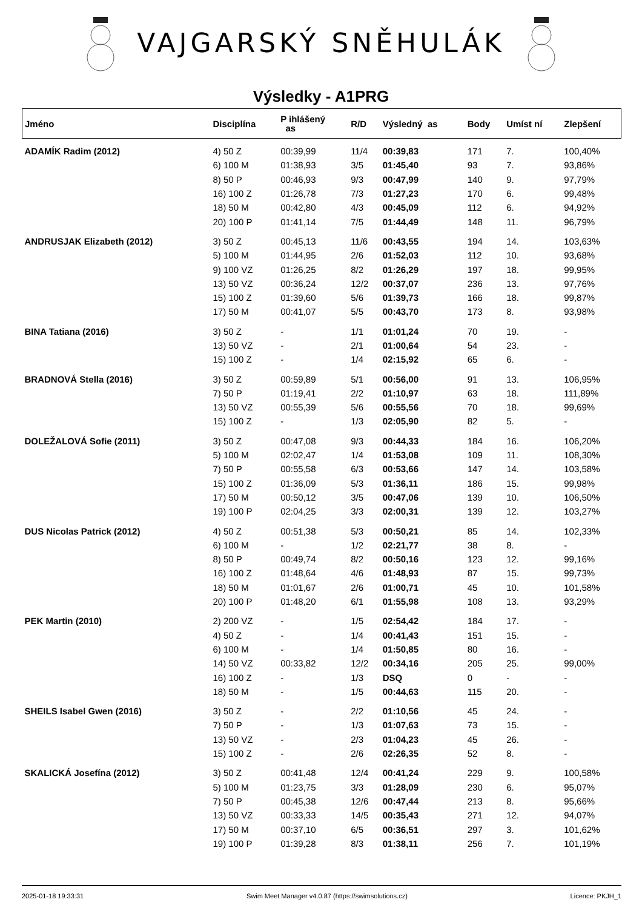VAJGARSKÝ SNĚHULÁK
Výsledky - A1PRG
| Jméno | Disciplína | P ihlášený as | R/D | Výsledný as | Body | Umíst ní | Zlepšení |
| --- | --- | --- | --- | --- | --- | --- | --- |
| ADAMÍK Radim (2012) | 4) 50 Z | 00:39,99 | 11/4 | 00:39,83 | 171 | 7. | 100,40% |
| | 6) 100 M | 01:38,93 | 3/5 | 01:45,40 | 93 | 7. | 93,86% |
| | 8) 50 P | 00:46,93 | 9/3 | 00:47,99 | 140 | 9. | 97,79% |
| | 16) 100 Z | 01:26,78 | 7/3 | 01:27,23 | 170 | 6. | 99,48% |
| | 18) 50 M | 00:42,80 | 4/3 | 00:45,09 | 112 | 6. | 94,92% |
| | 20) 100 P | 01:41,14 | 7/5 | 01:44,49 | 148 | 11. | 96,79% |
| ANDRUSJAK Elizabeth (2012) | 3) 50 Z | 00:45,13 | 11/6 | 00:43,55 | 194 | 14. | 103,63% |
| | 5) 100 M | 01:44,95 | 2/6 | 01:52,03 | 112 | 10. | 93,68% |
| | 9) 100 VZ | 01:26,25 | 8/2 | 01:26,29 | 197 | 18. | 99,95% |
| | 13) 50 VZ | 00:36,24 | 12/2 | 00:37,07 | 236 | 13. | 97,76% |
| | 15) 100 Z | 01:39,60 | 5/6 | 01:39,73 | 166 | 18. | 99,87% |
| | 17) 50 M | 00:41,07 | 5/5 | 00:43,70 | 173 | 8. | 93,98% |
| BINA Tatiana (2016) | 3) 50 Z | - | 1/1 | 01:01,24 | 70 | 19. | - |
| | 13) 50 VZ | - | 2/1 | 01:00,64 | 54 | 23. | - |
| | 15) 100 Z | - | 1/4 | 02:15,92 | 65 | 6. | - |
| BRADNOVÁ Stella (2016) | 3) 50 Z | 00:59,89 | 5/1 | 00:56,00 | 91 | 13. | 106,95% |
| | 7) 50 P | 01:19,41 | 2/2 | 01:10,97 | 63 | 18. | 111,89% |
| | 13) 50 VZ | 00:55,39 | 5/6 | 00:55,56 | 70 | 18. | 99,69% |
| | 15) 100 Z | - | 1/3 | 02:05,90 | 82 | 5. | - |
| DOLEŽALOVÁ Sofie (2011) | 3) 50 Z | 00:47,08 | 9/3 | 00:44,33 | 184 | 16. | 106,20% |
| | 5) 100 M | 02:02,47 | 1/4 | 01:53,08 | 109 | 11. | 108,30% |
| | 7) 50 P | 00:55,58 | 6/3 | 00:53,66 | 147 | 14. | 103,58% |
| | 15) 100 Z | 01:36,09 | 5/3 | 01:36,11 | 186 | 15. | 99,98% |
| | 17) 50 M | 00:50,12 | 3/5 | 00:47,06 | 139 | 10. | 106,50% |
| | 19) 100 P | 02:04,25 | 3/3 | 02:00,31 | 139 | 12. | 103,27% |
| DUS Nicolas Patrick (2012) | 4) 50 Z | 00:51,38 | 5/3 | 00:50,21 | 85 | 14. | 102,33% |
| | 6) 100 M | - | 1/2 | 02:21,77 | 38 | 8. | - |
| | 8) 50 P | 00:49,74 | 8/2 | 00:50,16 | 123 | 12. | 99,16% |
| | 16) 100 Z | 01:48,64 | 4/6 | 01:48,93 | 87 | 15. | 99,73% |
| | 18) 50 M | 01:01,67 | 2/6 | 01:00,71 | 45 | 10. | 101,58% |
| | 20) 100 P | 01:48,20 | 6/1 | 01:55,98 | 108 | 13. | 93,29% |
| PEK Martin (2010) | 2) 200 VZ | - | 1/5 | 02:54,42 | 184 | 17. | - |
| | 4) 50 Z | - | 1/4 | 00:41,43 | 151 | 15. | - |
| | 6) 100 M | - | 1/4 | 01:50,85 | 80 | 16. | - |
| | 14) 50 VZ | 00:33,82 | 12/2 | 00:34,16 | 205 | 25. | 99,00% |
| | 16) 100 Z | - | 1/3 | DSQ | 0 | - | - |
| | 18) 50 M | - | 1/5 | 00:44,63 | 115 | 20. | - |
| SHEILS Isabel Gwen (2016) | 3) 50 Z | - | 2/2 | 01:10,56 | 45 | 24. | - |
| | 7) 50 P | - | 1/3 | 01:07,63 | 73 | 15. | - |
| | 13) 50 VZ | - | 2/3 | 01:04,23 | 45 | 26. | - |
| | 15) 100 Z | - | 2/6 | 02:26,35 | 52 | 8. | - |
| SKALICKÁ Josefína (2012) | 3) 50 Z | 00:41,48 | 12/4 | 00:41,24 | 229 | 9. | 100,58% |
| | 5) 100 M | 01:23,75 | 3/3 | 01:28,09 | 230 | 6. | 95,07% |
| | 7) 50 P | 00:45,38 | 12/6 | 00:47,44 | 213 | 8. | 95,66% |
| | 13) 50 VZ | 00:33,33 | 14/5 | 00:35,43 | 271 | 12. | 94,07% |
| | 17) 50 M | 00:37,10 | 6/5 | 00:36,51 | 297 | 3. | 101,62% |
| | 19) 100 P | 01:39,28 | 8/3 | 01:38,11 | 256 | 7. | 101,19% |
2025-01-18 19:33:31 Swim Meet Manager v4.0.87 (https://swimsolutions.cz) Licence: PKJH_1